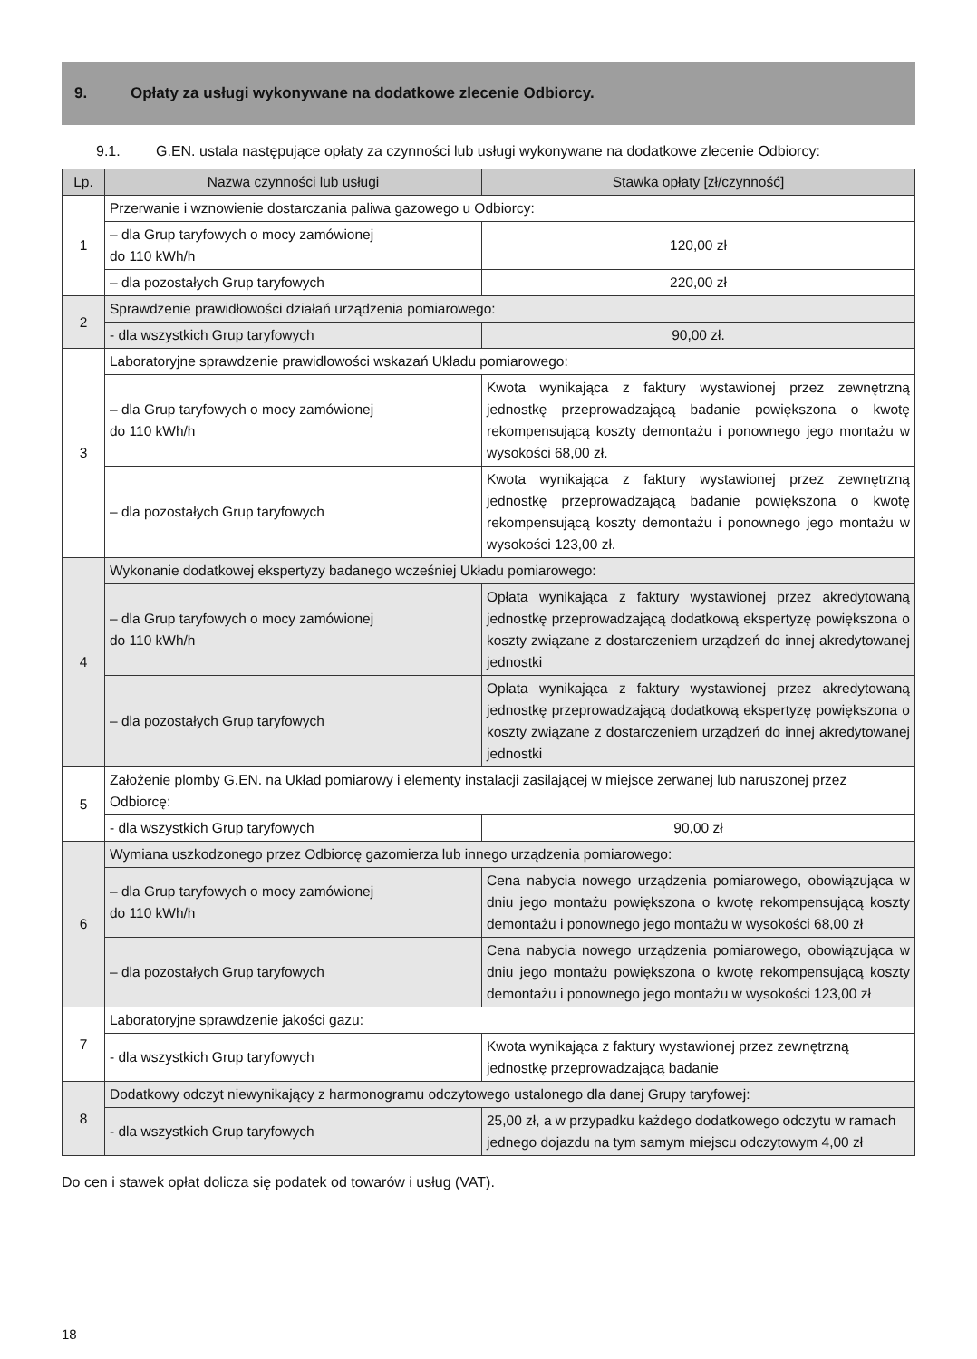9. Opłaty za usługi wykonywane na dodatkowe zlecenie Odbiorcy.
9.1. G.EN. ustala następujące opłaty za czynności lub usługi wykonywane na dodatkowe zlecenie Odbiorcy:
| Lp. | Nazwa czynności lub usługi | Stawka opłaty [zł/czynność] |
| --- | --- | --- |
| 1 | Przerwanie i wznowienie dostarczania paliwa gazowego u Odbiorcy: | |
| | – dla Grup taryfowych o mocy zamówionej do 110 kWh/h | 120,00 zł |
| | – dla pozostałych Grup taryfowych | 220,00 zł |
| 2 | Sprawdzenie prawidłowości działań urządzenia pomiarowego: | |
| | - dla wszystkich Grup taryfowych | 90,00 zł. |
| 3 | Laboratoryjne sprawdzenie prawidłowości wskazań Układu pomiarowego: | |
| | – dla Grup taryfowych o mocy zamówionej do 110 kWh/h | Kwota wynikająca z faktury wystawionej przez zewnętrzną jednostkę przeprowadzającą badanie powiększona o kwotę rekompensującą koszty demontażu i ponownego jego montażu w wysokości 68,00 zł. |
| | – dla pozostałych Grup taryfowych | Kwota wynikająca z faktury wystawionej przez zewnętrzną jednostkę przeprowadzającą badanie powiększona o kwotę rekompensującą koszty demontażu i ponownego jego montażu w wysokości 123,00 zł. |
| 4 | Wykonanie dodatkowej ekspertyzy badanego wcześniej Układu pomiarowego: | |
| | – dla Grup taryfowych o mocy zamówionej do 110 kWh/h | Opłata wynikająca z faktury wystawionej przez akredytowaną jednostkę przeprowadzającą dodatkową ekspertyzę powiększona o koszty związane z dostarczeniem urządzeń do innej akredytowanej jednostki |
| | – dla pozostałych Grup taryfowych | Opłata wynikająca z faktury wystawionej przez akredytowaną jednostkę przeprowadzającą dodatkową ekspertyzę powiększona o koszty związane z dostarczeniem urządzeń do innej akredytowanej jednostki |
| 5 | Założenie plomby G.EN. na Układ pomiarowy i elementy instalacji zasilającej w miejsce zerwanej lub naruszonej przez Odbiorcę: | |
| | - dla wszystkich Grup taryfowych | 90,00 zł |
| 6 | Wymiana uszkodzonego przez Odbiorcę gazomierza lub innego urządzenia pomiarowego: | |
| | – dla Grup taryfowych o mocy zamówionej do 110 kWh/h | Cena nabycia nowego urządzenia pomiarowego, obowiązująca w dniu jego montażu powiększona o kwotę rekompensującą koszty demontażu i ponownego jego montażu w wysokości 68,00 zł |
| | – dla pozostałych Grup taryfowych | Cena nabycia nowego urządzenia pomiarowego, obowiązująca w dniu jego montażu powiększona o kwotę rekompensującą koszty demontażu i ponownego jego montażu w wysokości 123,00 zł |
| 7 | Laboratoryjne sprawdzenie jakości gazu: | |
| | - dla wszystkich Grup taryfowych | Kwota wynikająca z faktury wystawionej przez zewnętrzną jednostkę przeprowadzającą badanie |
| 8 | Dodatkowy odczyt niewynikający z harmonogramu odczytowego ustalonego dla danej Grupy taryfowej: | |
| | - dla wszystkich Grup taryfowych | 25,00 zł, a w przypadku każdego dodatkowego odczytu w ramach jednego dojazdu na tym samym miejscu odczytowym 4,00 zł |
Do cen i stawek opłat dolicza się podatek od towarów i usług (VAT).
18